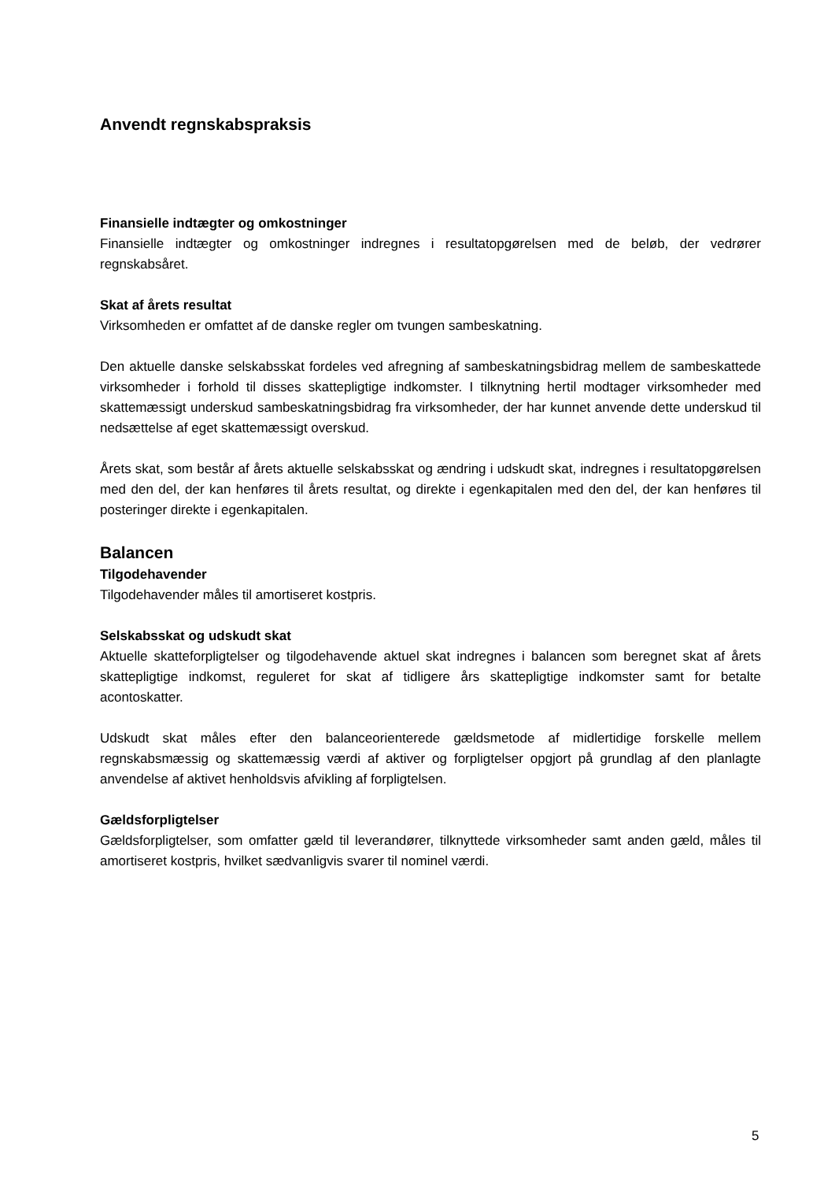Anvendt regnskabspraksis
Finansielle indtægter og omkostninger
Finansielle indtægter og omkostninger indregnes i resultatopgørelsen med de beløb, der vedrører regnskabsåret.
Skat af årets resultat
Virksomheden er omfattet af de danske regler om tvungen sambeskatning.
Den aktuelle danske selskabsskat fordeles ved afregning af sambeskatningsbidrag mellem de sambeskattede virksomheder i forhold til disses skattepligtige indkomster. I tilknytning hertil modtager virksomheder med skattemæssigt underskud sambeskatningsbidrag fra virksomheder, der har kunnet anvende dette underskud til nedsættelse af eget skattemæssigt overskud.
Årets skat, som består af årets aktuelle selskabsskat og ændring i udskudt skat, indregnes i resultatopgørelsen med den del, der kan henføres til årets resultat, og direkte i egenkapitalen med den del, der kan henføres til posteringer direkte i egenkapitalen.
Balancen
Tilgodehavender
Tilgodehavender måles til amortiseret kostpris.
Selskabsskat og udskudt skat
Aktuelle skatteforpligtelser og tilgodehavende aktuel skat indregnes i balancen som beregnet skat af årets skattepligtige indkomst, reguleret for skat af tidligere års skattepligtige indkomster samt for betalte acontoskatter.
Udskudt skat måles efter den balanceorienterede gældsmetode af midlertidige forskelle mellem regnskabsmæssig og skattemæssig værdi af aktiver og forpligtelser opgjort på grundlag af den planlagte anvendelse af aktivet henholdsvis afvikling af forpligtelsen.
Gældsforpligtelser
Gældsforpligtelser, som omfatter gæld til leverandører, tilknyttede virksomheder samt anden gæld, måles til amortiseret kostpris, hvilket sædvanligvis svarer til nominel værdi.
5